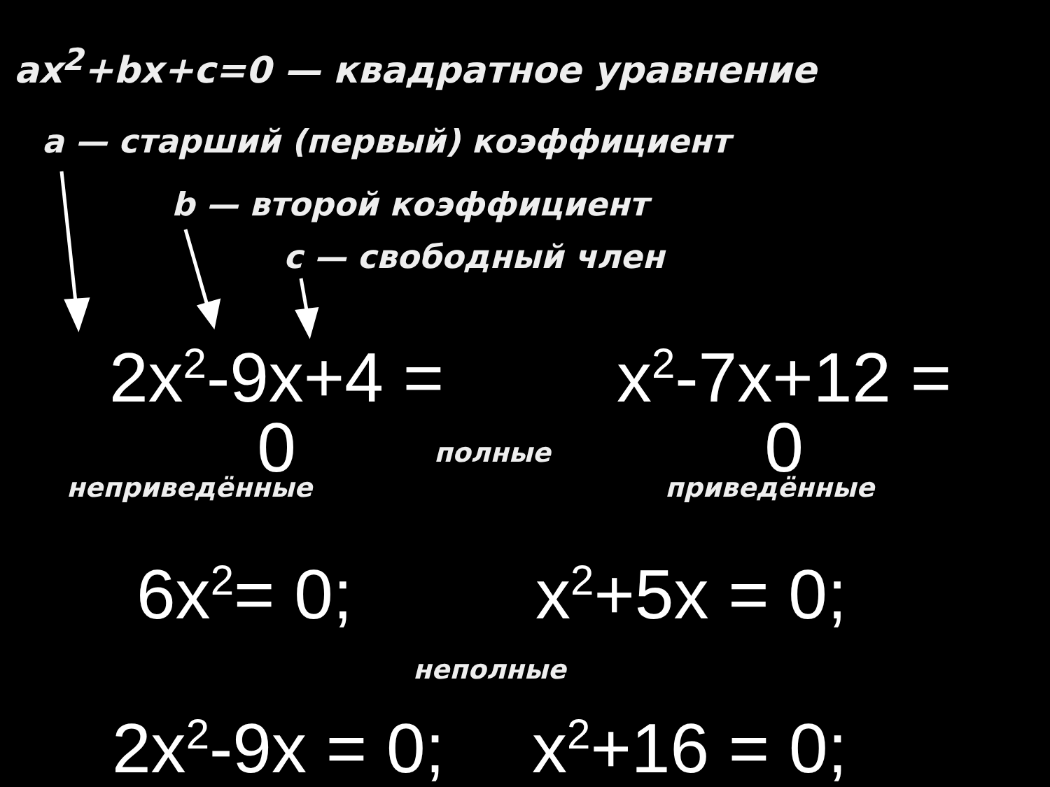ax<sup>2</sup>+bx+c=0 — квадратное уравнение
a — старший (первый) коэффициент
b — второй коэффициент
c — свободный член
2x<sup>2</sup>-9x+4 = 0
x<sup>2</sup>-7x+12 = 0
полные
неприведённые приведённые
6x<sup>2</sup>= 0; x<sup>2</sup>+5x = 0;
неполные
2x<sup>2</sup>-9x = 0; x<sup>2</sup>+16 = 0;